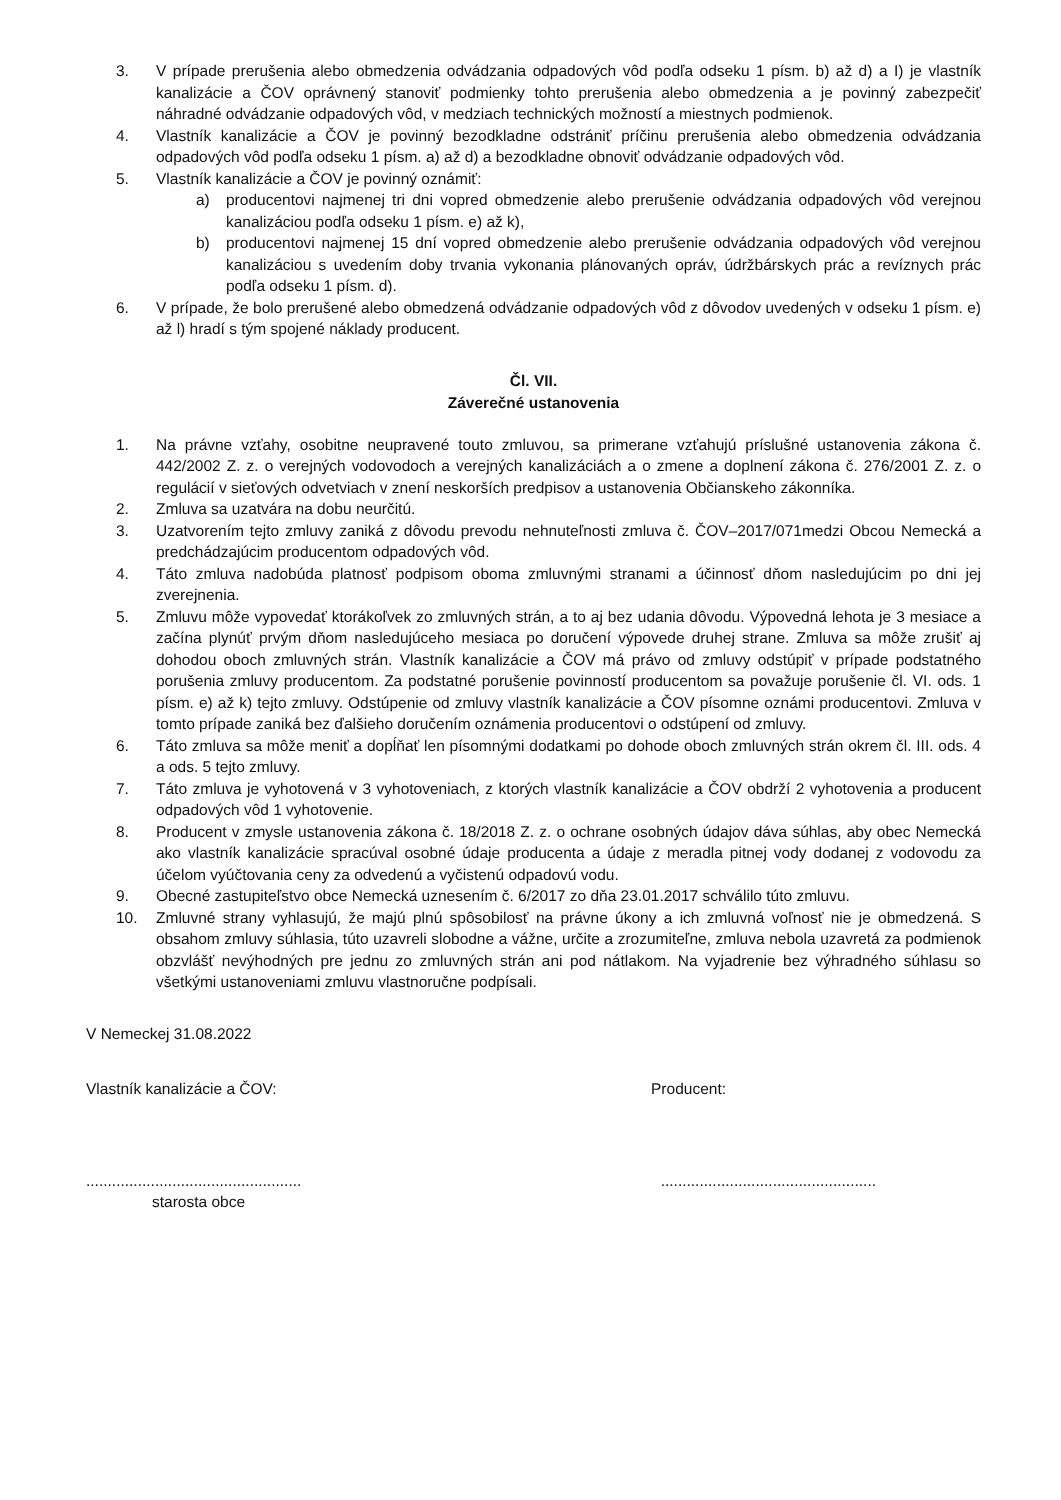3. V prípade prerušenia alebo obmedzenia odvádzania odpadových vôd podľa odseku 1 písm. b) až d) a I) je vlastník kanalizácie a ČOV oprávnený stanoviť podmienky tohto prerušenia alebo obmedzenia a je povinný zabezpečiť náhradné odvádzanie odpadových vôd, v medziach technických možností a miestnych podmienok.
4. Vlastník kanalizácie a ČOV je povinný bezodkladne odstrániť príčinu prerušenia alebo obmedzenia odvádzania odpadových vôd podľa odseku 1 písm. a) až d) a bezodkladne obnoviť odvádzanie odpadových vôd.
5. Vlastník kanalizácie a ČOV je povinný oznámiť:
a) producentovi najmenej tri dni vopred obmedzenie alebo prerušenie odvádzania odpadových vôd verejnou kanalizáciou podľa odseku 1 písm. e) až k),
b) producentovi najmenej 15 dní vopred obmedzenie alebo prerušenie odvádzania odpadových vôd verejnou kanalizáciou s uvedením doby trvania vykonania plánovaných opráv, údržbárskych prác a revíznych prác podľa odseku 1 písm. d).
6. V prípade, že bolo prerušené alebo obmedzená odvádzanie odpadových vôd z dôvodov uvedených v odseku 1 písm. e) až l) hradí s tým spojené náklady producent.
Čl. VII.
Záverečné ustanovenia
1. Na právne vzťahy, osobitne neupravené touto zmluvou, sa primerane vzťahujú príslušné ustanovenia zákona č. 442/2002 Z. z. o verejných vodovodoch a verejných kanalizáciách a o zmene a doplnení zákona č. 276/2001 Z. z. o regulácií v sieťových odvetviach v znení neskorších predpisov a ustanovenia Občianskeho zákonníka.
2. Zmluva sa uzatvára na dobu neurčitú.
3. Uzatvorením tejto zmluvy zaniká z dôvodu prevodu nehnuteľnosti zmluva č. ČOV–2017/071medzi Obcou Nemecká a predchádzajúcim producentom odpadových vôd.
4. Táto zmluva nadobúda platnosť podpisom oboma zmluvnými stranami a účinnosť dňom nasledujúcim po dni jej zverejnenia.
5. Zmluvu môže vypovedať ktorákoľvek zo zmluvných strán, a to aj bez udania dôvodu. Výpovedná lehota je 3 mesiace a začína plynúť prvým dňom nasledujúceho mesiaca po doručení výpovede druhej strane. Zmluva sa môže zrušiť aj dohodou oboch zmluvných strán. Vlastník kanalizácie a ČOV má právo od zmluvy odstúpiť v prípade podstatného porušenia zmluvy producentom. Za podstatné porušenie povinností producentom sa považuje porušenie čl. VI. ods. 1 písm. e) až k) tejto zmluvy. Odstúpenie od zmluvy vlastník kanalizácie a ČOV písomne oznámi producentovi. Zmluva v tomto prípade zaniká bez ďalšieho doručením oznámenia producentovi o odstúpení od zmluvy.
6. Táto zmluva sa môže meniť a dopĺňať len písomnými dodatkami po dohode oboch zmluvných strán okrem čl. III. ods. 4 a ods. 5 tejto zmluvy.
7. Táto zmluva je vyhotovená v 3 vyhotoveniach, z ktorých vlastník kanalizácie a ČOV obdrží 2 vyhotovenia a producent odpadových vôd 1 vyhotovenie.
8. Producent v zmysle ustanovenia zákona č. 18/2018 Z. z. o ochrane osobných údajov dáva súhlas, aby obec Nemecká ako vlastník kanalizácie spracúval osobné údaje producenta a údaje z meradla pitnej vody dodanej z vodovodu za účelom vyúčtovania ceny za odvedenú a vyčistenú odpadovú vodu.
9. Obecné zastupiteľstvo obce Nemecká uznesením č. 6/2017 zo dňa 23.01.2017 schválilo túto zmluvu.
10. Zmluvné strany vyhlasujú, že majú plnú spôsobilosť na právne úkony a ich zmluvná voľnosť nie je obmedzená. S obsahom zmluvy súhlasia, túto uzavreli slobodne a vážne, určite a zrozumiteľne, zmluva nebola uzavretá za podmienok obzvlášť nevýhodných pre jednu zo zmluvných strán ani pod nátlakom. Na vyjadrenie bez výhradného súhlasu so všetkými ustanoveniami zmluvu vlastnoručne podpísali.
V Nemeckej 31.08.2022
Vlastník kanalizácie a ČOV: Producent:
....................................................................................................
starosta obce